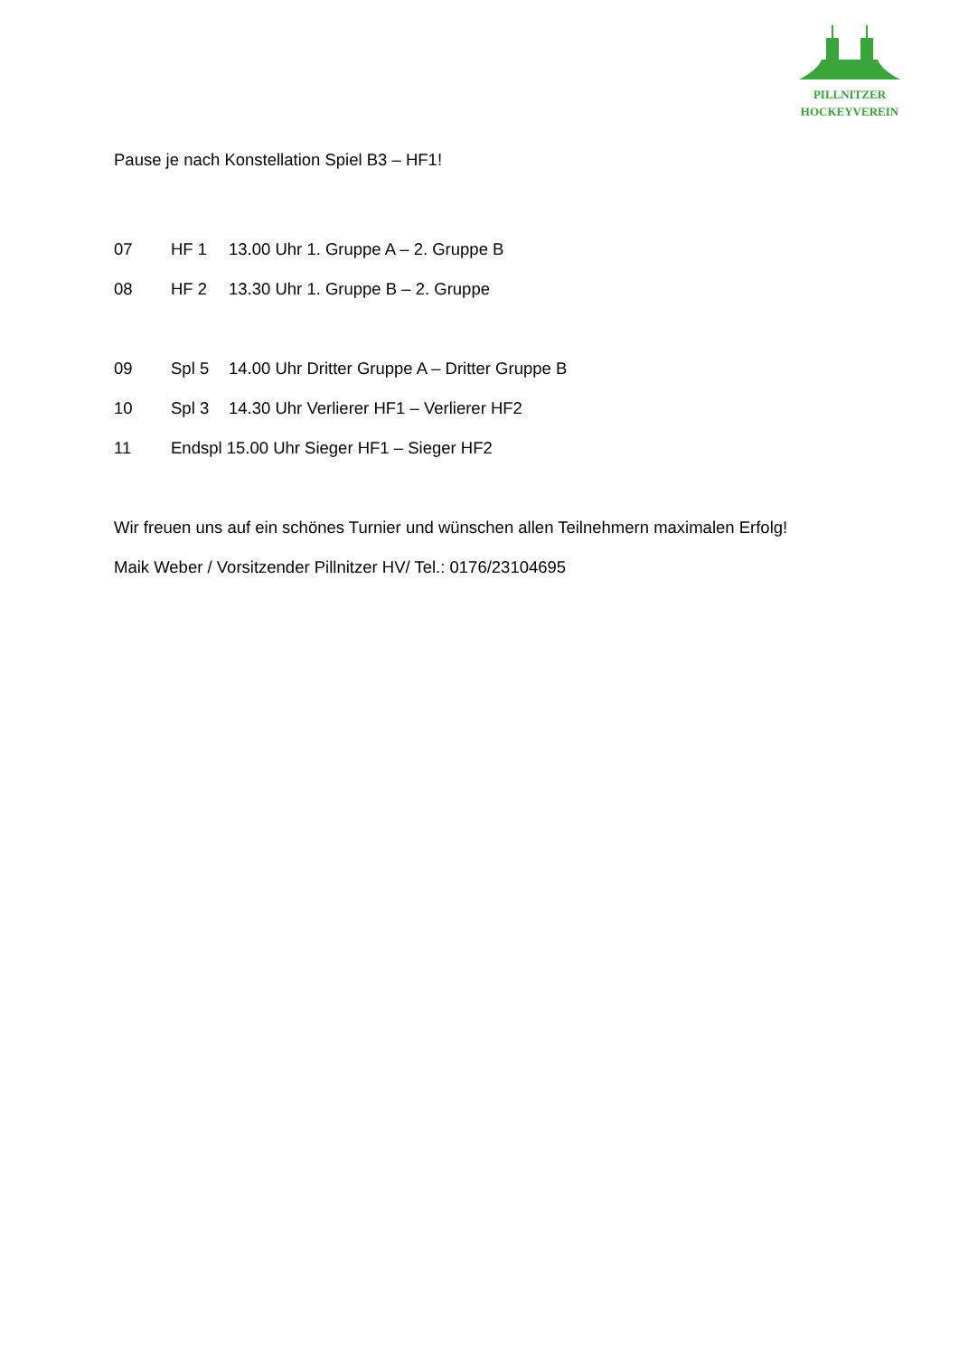PILLNITZER
HOCKEYVEREIN
Pause je nach Konstellation Spiel B3 – HF1!
07 HF 1 13.00 Uhr 1. Gruppe A – 2. Gruppe B
08 HF 2 13.30 Uhr 1. Gruppe B – 2. Gruppe
09 Spl 5 14.00 Uhr Dritter Gruppe A – Dritter Gruppe B
10 Spl 3 14.30 Uhr Verlierer HF1 – Verlierer HF2
11 Endspl 15.00 Uhr Sieger HF1 – Sieger HF2
Wir freuen uns auf ein schönes Turnier und wünschen allen Teilnehmern maximalen Erfolg!
Maik Weber / Vorsitzender Pillnitzer HV/ Tel.: 0176/23104695